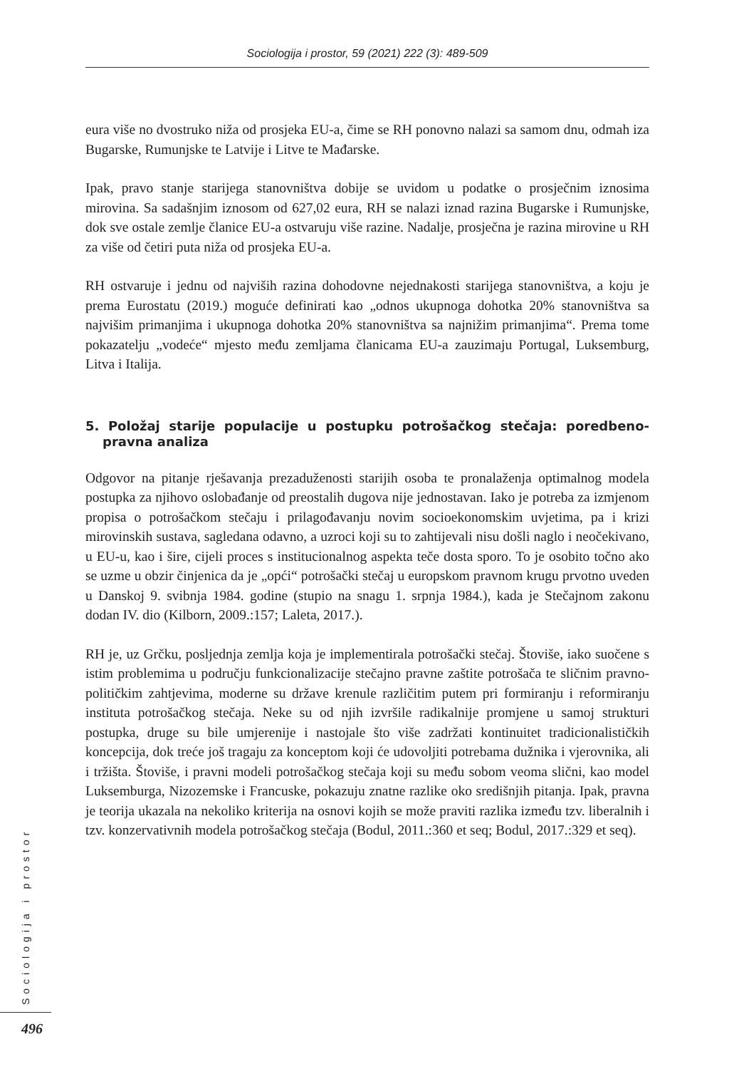Sociologija i prostor, 59 (2021) 222 (3): 489-509
eura više no dvostruko niža od prosjeka EU-a, čime se RH ponovno nalazi sa samom dnu, odmah iza Bugarske, Rumunjske te Latvije i Litve te Mađarske.
Ipak, pravo stanje starijega stanovništva dobije se uvidom u podatke o prosječnim iznosima mirovina. Sa sadašnjim iznosom od 627,02 eura, RH se nalazi iznad razina Bugarske i Rumunjske, dok sve ostale zemlje članice EU-a ostvaruju više razine. Nadalje, prosječna je razina mirovine u RH za više od četiri puta niža od prosjeka EU-a.
RH ostvaruje i jednu od najviših razina dohodovne nejednakosti starijega stanovništva, a koju je prema Eurostatu (2019.) moguće definirati kao „odnos ukupnoga dohotka 20% stanovništva sa najvišim primanjima i ukupnoga dohotka 20% stanovništva sa najnižim primanjima“. Prema tome pokazatelju „vodeće“ mjesto među zemljama članicama EU-a zauzimaju Portugal, Luksemburg, Litva i Italija.
5. Položaj starije populacije u postupku potrošačkog stečaja: poredbeno-pravna analiza
Odgovor na pitanje rješavanja prezaduženosti starijih osoba te pronalaženja optimalnog modela postupka za njihovo oslobađanje od preostalih dugova nije jednostavan. Iako je potreba za izmjenom propisa o potrošačkom stečaju i prilagođavanju novim socioekonomskim uvjetima, pa i krizi mirovinskih sustava, sagledana odavno, a uzroci koji su to zahtijevali nisu došli naglo i neočekivano, u EU-u, kao i šire, cijeli proces s institucionalnog aspekta teče dosta sporo. To je osobito točno ako se uzme u obzir činjenica da je „opći“ potrošački stečaj u europskom pravnom krugu prvotno uveden u Danskoj 9. svibnja 1984. godine (stupio na snagu 1. srpnja 1984.), kada je Stečajnom zakonu dodan IV. dio (Kilborn, 2009.:157; Laleta, 2017.).
RH je, uz Grčku, posljednja zemlja koja je implementirala potrošački stečaj. Štoviše, iako suočene s istim problemima u području funkcionalizacije stečajno pravne zaštite potrošača te sličnim pravno-političkim zahtjevima, moderne su države krenule različitim putem pri formiranju i reformiranju instituta potrošačkog stečaja. Neke su od njih izvršile radikalnije promjene u samoj strukturi postupka, druge su bile umjerenije i nastojale što više zadržati kontinuitet tradicionalističkih koncepcija, dok treće još tragaju za konceptom koji će udovoljiti potrebama dužnika i vjerovnika, ali i tržišta. Štoviše, i pravni modeli potrošačkog stečaja koji su među sobom veoma slični, kao model Luksemburga, Nizozemske i Francuske, pokazuju znatne razlike oko središnjih pitanja. Ipak, pravna je teorija ukazala na nekoliko kriterija na osnovi kojih se može praviti razlika između tzv. liberalnih i tzv. konzervativnih modela potrošačkog stečaja (Bodul, 2011.:360 et seq; Bodul, 2017.:329 et seq).
Sociologija i prostor
496